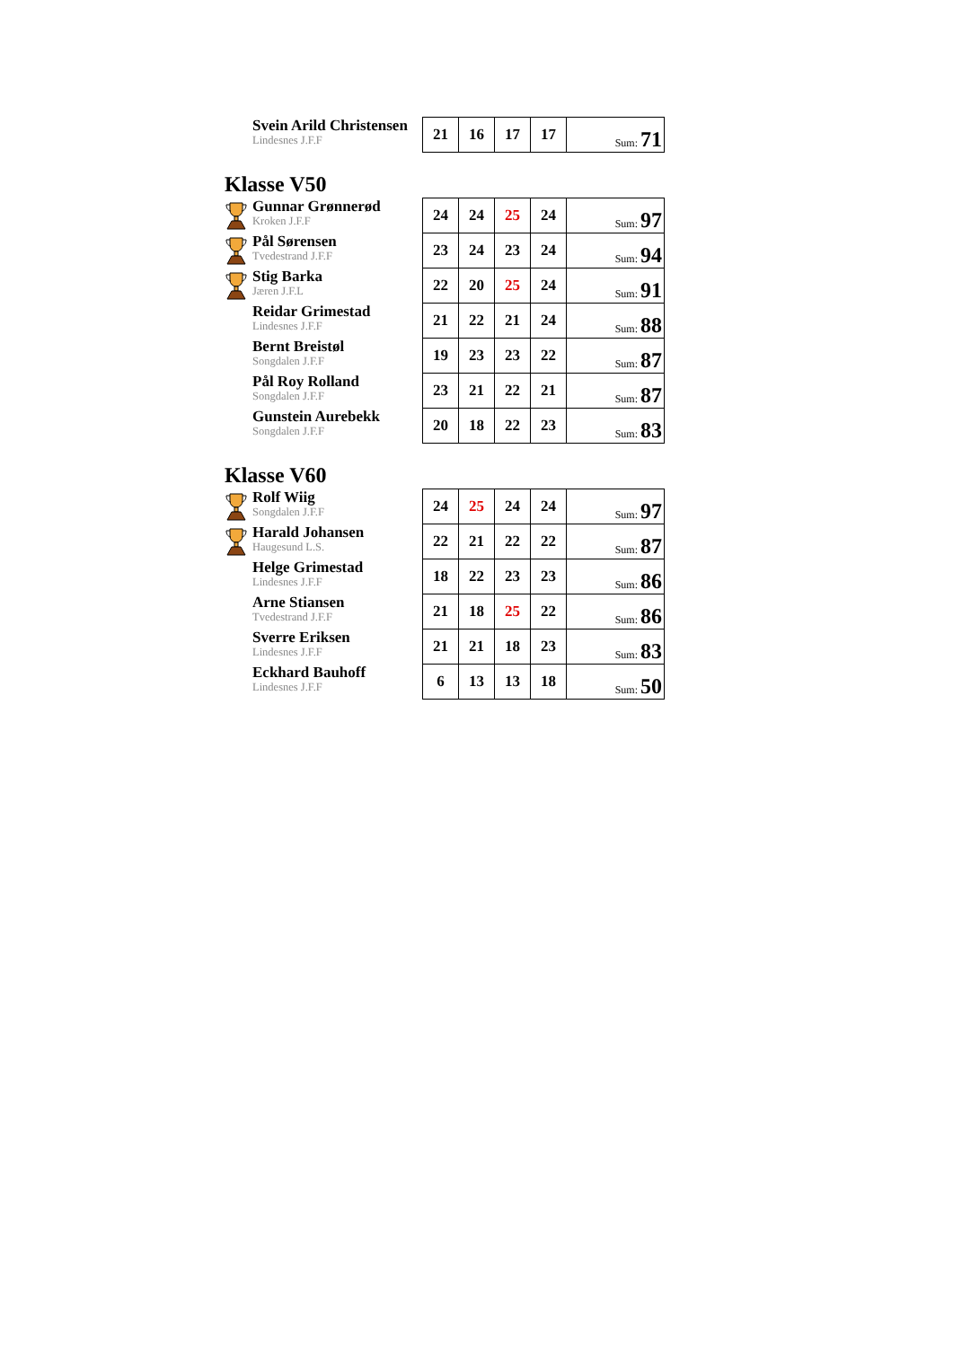| Svein Arild Christensen Lindesnes J.F.F | 21 | 16 | 17 | 17 | Sum: 71 |
Klasse V50
| Gunnar Grønnerød Kroken J.F.F | 24 | 24 | 25 | 24 | Sum: 97 |
| Pål Sørensen Tvedestrand J.F.F | 23 | 24 | 23 | 24 | Sum: 94 |
| Stig Barka Jæren J.F.L | 22 | 20 | 25 | 24 | Sum: 91 |
| Reidar Grimestad Lindesnes J.F.F | 21 | 22 | 21 | 24 | Sum: 88 |
| Bernt Breistøl Songdalen J.F.F | 19 | 23 | 23 | 22 | Sum: 87 |
| Pål Roy Rolland Songdalen J.F.F | 23 | 21 | 22 | 21 | Sum: 87 |
| Gunstein Aurebekk Songdalen J.F.F | 20 | 18 | 22 | 23 | Sum: 83 |
Klasse V60
| Rolf Wiig Songdalen J.F.F | 24 | 25 | 24 | 24 | Sum: 97 |
| Harald Johansen Haugesund L.S. | 22 | 21 | 22 | 22 | Sum: 87 |
| Helge Grimestad Lindesnes J.F.F | 18 | 22 | 23 | 23 | Sum: 86 |
| Arne Stiansen Tvedestrand J.F.F | 21 | 18 | 25 | 22 | Sum: 86 |
| Sverre Eriksen Lindesnes J.F.F | 21 | 21 | 18 | 23 | Sum: 83 |
| Eckhard Bauhoff Lindesnes J.F.F | 6 | 13 | 13 | 18 | Sum: 50 |